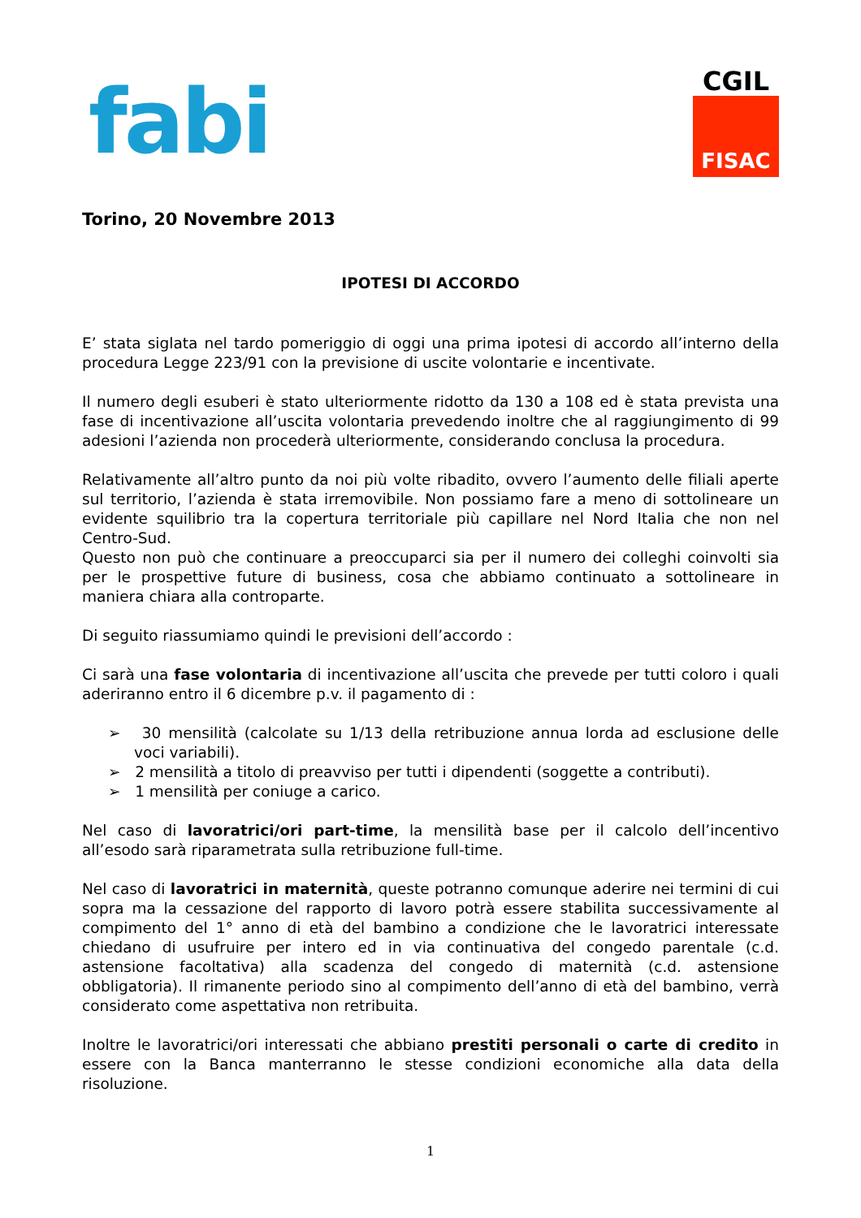fabi
CGIL
FISAC
Torino, 20 Novembre 2013
IPOTESI DI ACCORDO
E’ stata siglata nel tardo pomeriggio di oggi una prima ipotesi di accordo all’interno della procedura Legge 223/91 con la previsione di uscite volontarie e incentivate.
Il numero degli esuberi è stato ulteriormente ridotto da 130 a 108 ed è stata prevista una fase di incentivazione all’uscita volontaria prevedendo inoltre che al raggiungimento di 99 adesioni l’azienda non procederà ulteriormente, considerando conclusa la procedura.
Relativamente all’altro punto da noi più volte ribadito, ovvero l’aumento delle filiali aperte sul territorio, l’azienda è stata irremovibile. Non possiamo fare a meno di sottolineare un evidente squilibrio tra la copertura territoriale più capillare nel Nord Italia che non nel Centro-Sud.
Questo non può che continuare a preoccuparci sia per il numero dei colleghi coinvolti sia per le prospettive future di business, cosa che abbiamo continuato a sottolineare in maniera chiara alla controparte.
Di seguito riassumiamo quindi le previsioni dell’accordo :
Ci sarà una fase volontaria di incentivazione all’uscita che prevede per tutti coloro i quali aderiranno entro il 6 dicembre p.v. il pagamento di :
➢ 30 mensilità (calcolate su 1/13 della retribuzione annua lorda ad esclusione delle voci variabili).
➢ 2 mensilità a titolo di preavviso per tutti i dipendenti (soggette a contributi).
➢ 1 mensilità per coniuge a carico.
Nel caso di lavoratrici/ori part-time, la mensilità base per il calcolo dell’incentivo all’esodo sarà riparametrata sulla retribuzione full-time.
Nel caso di lavoratrici in maternità, queste potranno comunque aderire nei termini di cui sopra ma la cessazione del rapporto di lavoro potrà essere stabilita successivamente al compimento del 1° anno di età del bambino a condizione che le lavoratrici interessate chiedano di usufruire per intero ed in via continuativa del congedo parentale (c.d. astensione facoltativa) alla scadenza del congedo di maternità (c.d. astensione obbligatoria). Il rimanente periodo sino al compimento dell’anno di età del bambino, verrà considerato come aspettativa non retribuita.
Inoltre le lavoratrici/ori interessati che abbiano prestiti personali o carte di credito in essere con la Banca manterranno le stesse condizioni economiche alla data della risoluzione.
1